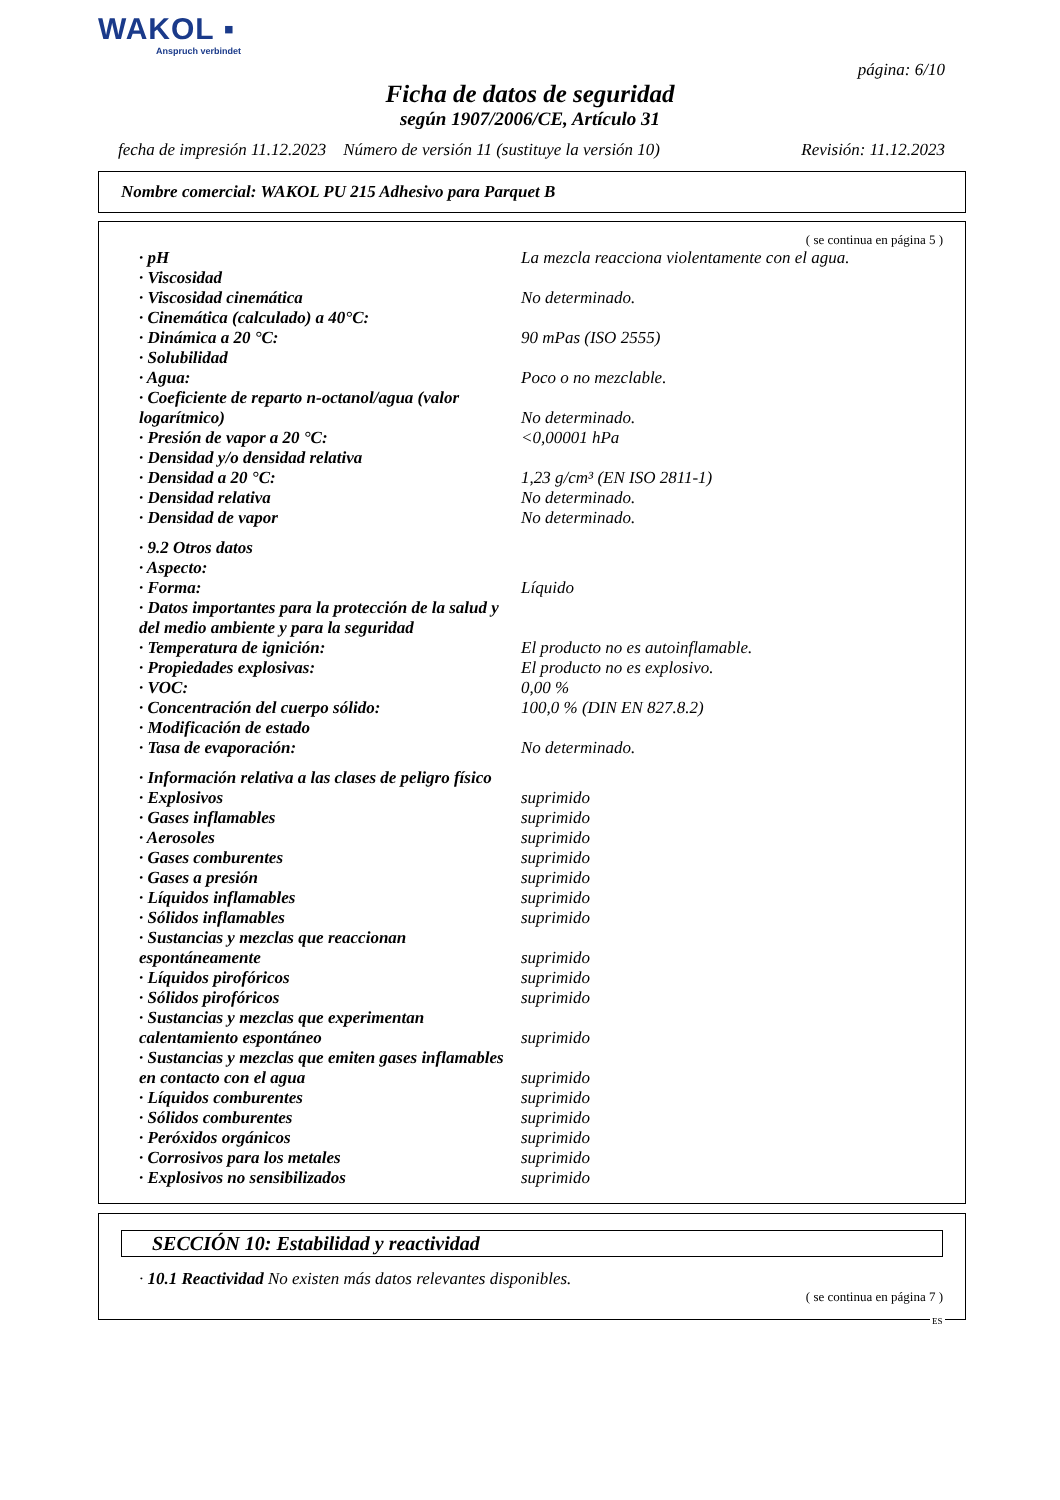WAKOL ▪
Anspruch verbindet
página: 6/10
Ficha de datos de seguridad
según 1907/2006/CE, Artículo 31
fecha de impresión 11.12.2023 Número de versión 11 (sustituye la versión 10) Revisión: 11.12.2023
Nombre comercial: WAKOL PU 215 Adhesivo para Parquet B
( se continua en página 5 )
| · pH | La mezcla reacciona violentamente con el agua. |
| · Viscosidad | |
| · Viscosidad cinemática | No determinado. |
| · Cinemática (calculado) a 40°C: | |
| · Dinámica a 20 °C: | 90 mPas (ISO 2555) |
| · Solubilidad | |
| · Agua: | Poco o no mezclable. |
| · Coeficiente de reparto n-octanol/agua (valor logarítmico) | No determinado. |
| · Presión de vapor a 20 °C: | <0,00001 hPa |
| · Densidad y/o densidad relativa | |
| · Densidad a 20 °C: | 1,23 g/cm³ (EN ISO 2811-1) |
| · Densidad relativa | No determinado. |
| · Densidad de vapor | No determinado. |
| · 9.2 Otros datos | |
| · Aspecto: | |
| · Forma: | Líquido |
| · Datos importantes para la protección de la salud y del medio ambiente y para la seguridad | |
| · Temperatura de ignición: | El producto no es autoinflamable. |
| · Propiedades explosivas: | El producto no es explosivo. |
| · VOC: | 0,00 % |
| · Concentración del cuerpo sólido: | 100,0 % (DIN EN 827.8.2) |
| · Modificación de estado | |
| · Tasa de evaporación: | No determinado. |
| · Información relativa a las clases de peligro físico | |
| · Explosivos | suprimido |
| · Gases inflamables | suprimido |
| · Aerosoles | suprimido |
| · Gases comburentes | suprimido |
| · Gases a presión | suprimido |
| · Líquidos inflamables | suprimido |
| · Sólidos inflamables | suprimido |
| · Sustancias y mezclas que reaccionan espontáneamente | suprimido |
| · Líquidos pirofóricos | suprimido |
| · Sólidos pirofóricos | suprimido |
| · Sustancias y mezclas que experimentan calentamiento espontáneo | suprimido |
| · Sustancias y mezclas que emiten gases inflamables en contacto con el agua | suprimido |
| · Líquidos comburentes | suprimido |
| · Sólidos comburentes | suprimido |
| · Peróxidos orgánicos | suprimido |
| · Corrosivos para los metales | suprimido |
| · Explosivos no sensibilizados | suprimido |
SECCIÓN 10: Estabilidad y reactividad
· 10.1 Reactividad No existen más datos relevantes disponibles.
( se continua en página 7 )
ES